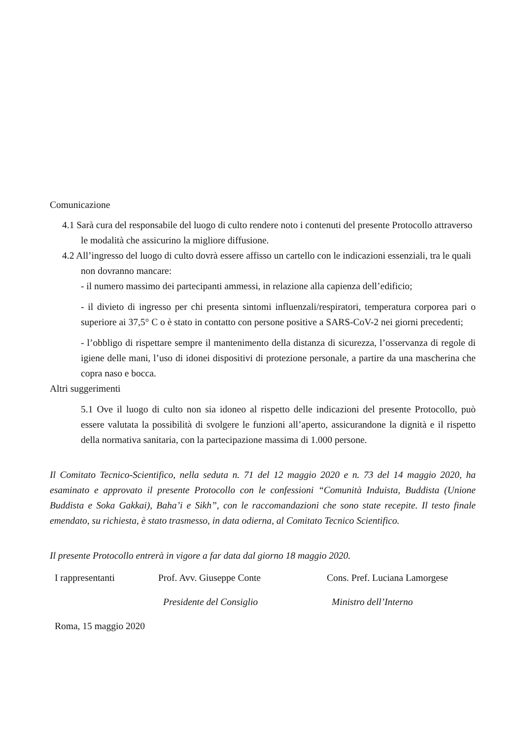Comunicazione
4.1 Sarà cura del responsabile del luogo di culto rendere noto i contenuti del presente Protocollo attraverso le modalità che assicurino la migliore diffusione.
4.2 All’ingresso del luogo di culto dovrà essere affisso un cartello con le indicazioni essenziali, tra le quali non dovranno mancare:
- il numero massimo dei partecipanti ammessi, in relazione alla capienza dell’edificio;
- il divieto di ingresso per chi presenta sintomi influenzali/respiratori, temperatura corporea pari o superiore ai 37,5° C o è stato in contatto con persone positive a SARS-CoV-2 nei giorni precedenti;
- l’obbligo di rispettare sempre il mantenimento della distanza di sicurezza, l’osservanza di regole di igiene delle mani, l’uso di idonei dispositivi di protezione personale, a partire da una mascherina che copra naso e bocca.
Altri suggerimenti
5.1 Ove il luogo di culto non sia idoneo al rispetto delle indicazioni del presente Protocollo, può essere valutata la possibilità di svolgere le funzioni all’aperto, assicurandone la dignità e il rispetto della normativa sanitaria, con la partecipazione massima di 1.000 persone.
Il Comitato Tecnico-Scientifico, nella seduta n. 71 del 12 maggio 2020 e n. 73 del 14 maggio 2020, ha esaminato e approvato il presente Protocollo con le confessioni “Comunità Induista, Buddista (Unione Buddista e Soka Gakkai), Baha’i e Sikh”, con le raccomandazioni che sono state recepite. Il testo finale emendato, su richiesta, è stato trasmesso, in data odierna, al Comitato Tecnico Scientifico.
Il presente Protocollo entrerà in vigore a far data dal giorno 18 maggio 2020.
I rappresentanti Prof. Avv. Giuseppe Conte Cons. Pref. Luciana Lamorgese
Presidente del Consiglio Ministro dell’Interno
Roma, 15 maggio 2020